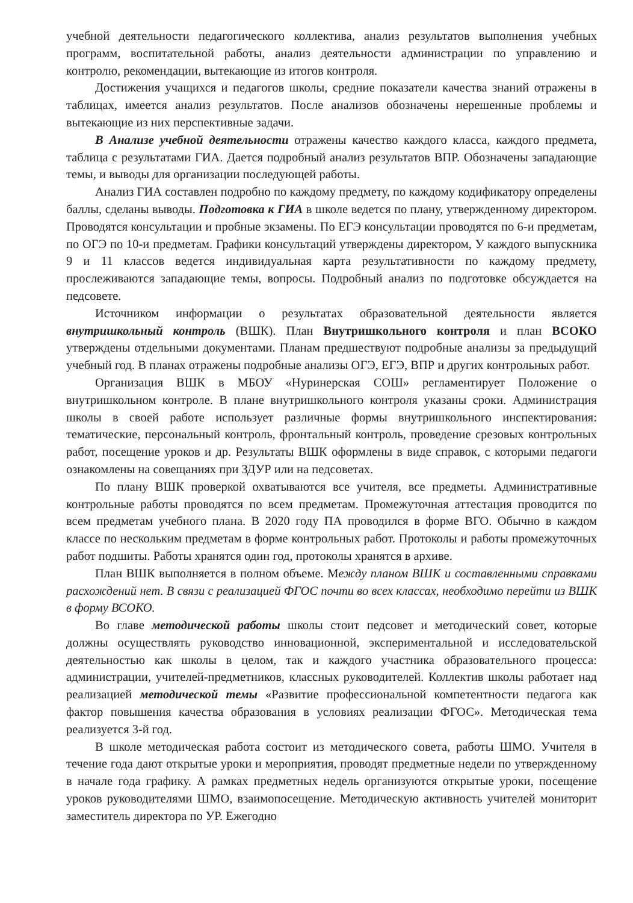учебной деятельности педагогического коллектива, анализ результатов выполнения учебных программ, воспитательной работы, анализ деятельности администрации по управлению и контролю, рекомендации, вытекающие из итогов контроля.
Достижения учащихся и педагогов школы, средние показатели качества знаний отражены в таблицах, имеется анализ результатов. После анализов обозначены нерешенные проблемы и вытекающие из них перспективные задачи.
В Анализе учебной деятельности отражены качество каждого класса, каждого предмета, таблица с результатами ГИА. Дается подробный анализ результатов ВПР. Обозначены западающие темы, и выводы для организации последующей работы.
Анализ ГИА составлен подробно по каждому предмету, по каждому кодификатору определены баллы, сделаны выводы. Подготовка к ГИА в школе ведется по плану, утвержденному директором. Проводятся консультации и пробные экзамены. По ЕГЭ консультации проводятся по 6-и предметам, по ОГЭ по 10-и предметам. Графики консультаций утверждены директором, У каждого выпускника 9 и 11 классов ведется индивидуальная карта результативности по каждому предмету, прослеживаются западающие темы, вопросы. Подробный анализ по подготовке обсуждается на педсовете.
Источником информации о результатах образовательной деятельности является внутришкольный контроль (ВШК). План Внутришкольного контроля и план ВСОКО утверждены отдельными документами. Планам предшествуют подробные анализы за предыдущий учебный год. В планах отражены подробные анализы ОГЭ, ЕГЭ, ВПР и других контрольных работ.
Организация ВШК в МБОУ «Нуринерская СОШ» регламентирует Положение о внутришкольном контроле. В плане внутришкольного контроля указаны сроки. Администрация школы в своей работе использует различные формы внутришкольного инспектирования: тематические, персональный контроль, фронтальный контроль, проведение срезовых контрольных работ, посещение уроков и др. Результаты ВШК оформлены в виде справок, с которыми педагоги ознакомлены на совещаниях при ЗДУР или на педсоветах.
По плану ВШК проверкой охватываются все учителя, все предметы. Административные контрольные работы проводятся по всем предметам. Промежуточная аттестация проводится по всем предметам учебного плана. В 2020 году ПА проводился в форме ВГО. Обычно в каждом классе по нескольким предметам в форме контрольных работ. Протоколы и работы промежуточных работ подшиты. Работы хранятся один год, протоколы хранятся в архиве.
План ВШК выполняется в полном объеме. Между планом ВШК и составленными справками расхождений нет. В связи с реализацией ФГОС почти во всех классах, необходимо перейти из ВШК в форму ВСОКО.
Во главе методической работы школы стоит педсовет и методический совет, которые должны осуществлять руководство инновационной, экспериментальной и исследовательской деятельностью как школы в целом, так и каждого участника образовательного процесса: администрации, учителей-предметников, классных руководителей. Коллектив школы работает над реализацией методической темы «Развитие профессиональной компетентности педагога как фактор повышения качества образования в условиях реализации ФГОС». Методическая тема реализуется 3-й год.
В школе методическая работа состоит из методического совета, работы ШМО. Учителя в течение года дают открытые уроки и мероприятия, проводят предметные недели по утвержденному в начале года графику. А рамках предметных недель организуются открытые уроки, посещение уроков руководителями ШМО, взаимопосещение. Методическую активность учителей мониторит заместитель директора по УР. Ежегодно